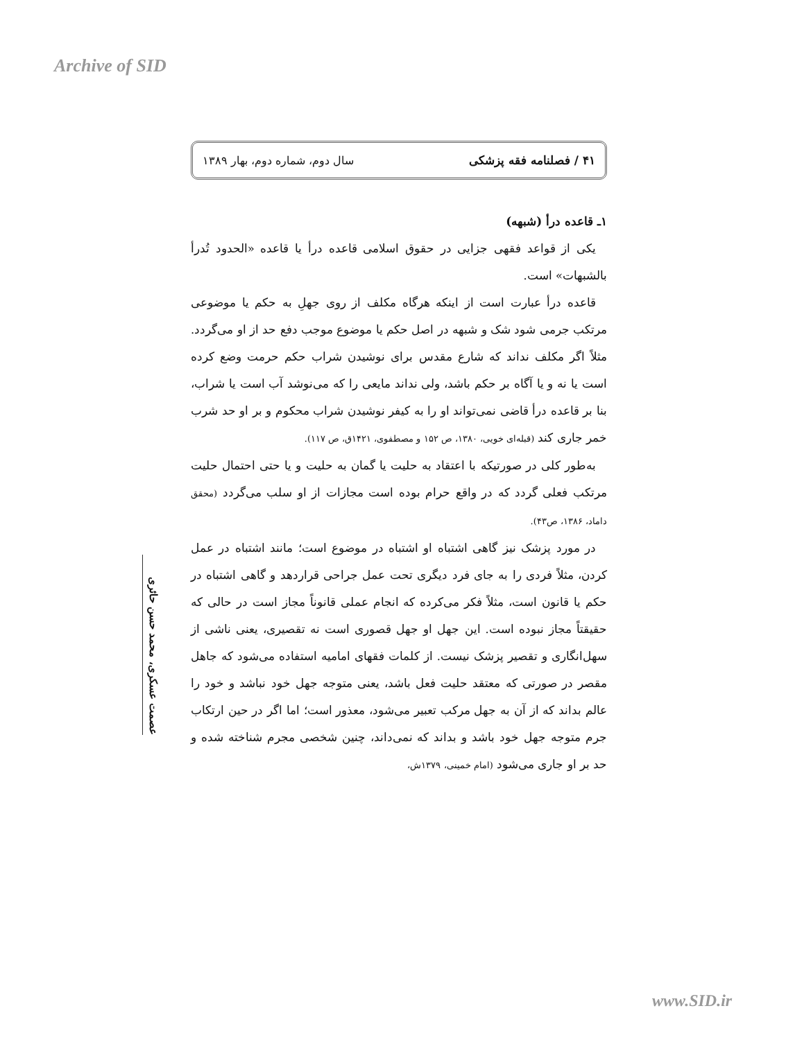Archive of SID
۴۱ / فصلنامه فقه پزشکی سال دوم، شماره دوم، بهار ۱۳۸۹
۱ـ قاعده درأ (شبهه)
یکی از قواعد فقهی جزایی در حقوق اسلامی قاعده درأ یا قاعده «الحدود تُدرأ بالشبهات» است.
قاعده درأ عبارت است از اینکه هرگاه مکلف از روی جهلِ به حکم یا موضوعی مرتکب جرمی شود شک و شبهه در اصل حکم یا موضوع موجب دفع حد از او می‌گردد. مثلاً اگر مکلف نداند که شارع مقدس برای نوشیدن شراب حکم حرمت وضع کرده است یا نه و یا آگاه بر حکم باشد، ولی نداند مایعی را که می‌نوشد آب است یا شراب، بنا بر قاعده درأ قاضی نمی‌تواند او را به کیفر نوشیدن شراب محکوم و بر او حد شرب خمر جاری کند (قبله‌ای خویی، ۱۳۸۰، ص ۱۵۲ و مصطفوی، ۱۴۲۱ق، ص ۱۱۷).
به‌طور کلی در صورتیکه با اعتقاد به حلیت یا گمان به حلیت و یا حتی احتمال حلیت مرتکب فعلی گردد که در واقع حرام بوده است مجازات از او سلب می‌گردد (محقق داماد، ۱۳۸۶، ص۴۳).
در مورد پزشک نیز گاهی اشتباه او اشتباه در موضوع است؛ مانند اشتباه در عمل کردن، مثلاً فردی را به جای فرد دیگری تحت عمل جراحی قراردهد و گاهی اشتباه در حکم یا قانون است، مثلاً فکر می‌کرده که انجام عملی قانوناً مجاز است در حالی که حقیقتاً مجاز نبوده است. این جهل او جهل قصوری است نه تقصیری، یعنی ناشی از سهل‌انگاری و تقصیر پزشک نیست. از کلمات فقهای امامیه استفاده می‌شود که جاهل مقصر در صورتی که معتقد حلیت فعل باشد، یعنی متوجه جهل خود نباشد و خود را عالم بداند که از آن به جهل مرکب تعبیر می‌شود، معذور است؛ اما اگر در حین ارتکاب جرم متوجه جهل خود باشد و بداند که نمی‌داند، چنین شخصی مجرم شناخته شده و حد بر او جاری می‌شود (امام خمینی، ۱۳۷۹ش،
عصمت عسکری، محمد حسن حائری
www.SID.ir